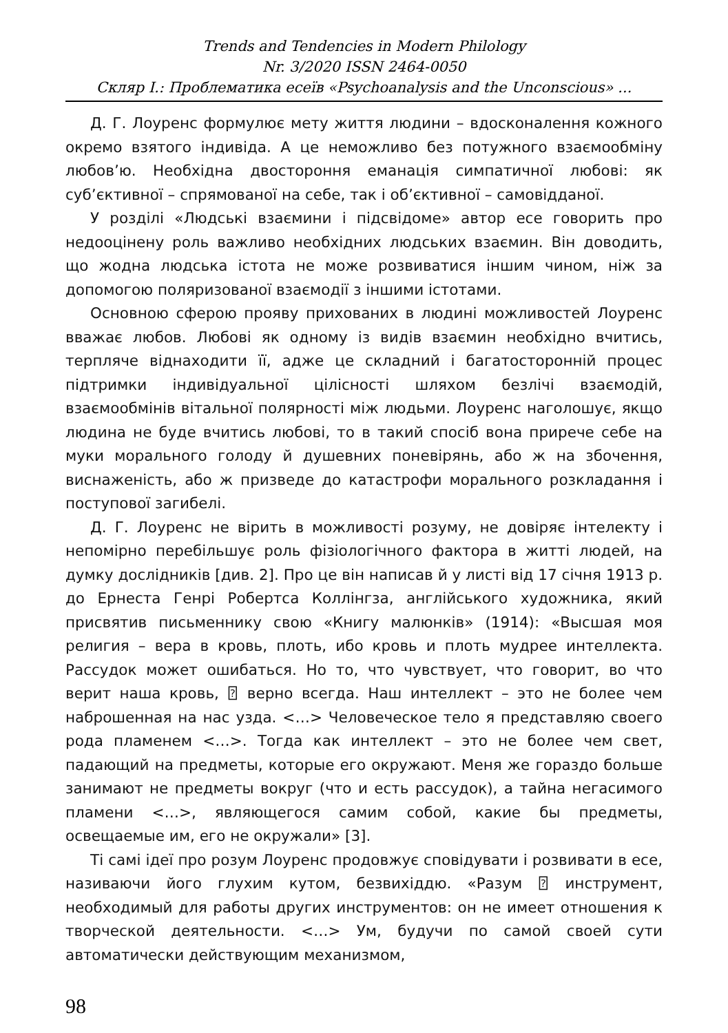Trends and Tendencies in Modern Philology
Nr. 3/2020 ISSN 2464-0050
Скляр І.: Проблематика есеїв «Psychoanalysis and the Unconscious» ...
Д. Г. Лоуренс формулює мету життя людини – вдосконалення кожного окремо взятого індивіда. А це неможливо без потужного взаємообміну любов’ю. Необхідна двостороння еманація симпатичної любові: як суб’єктивної – спрямованої на себе, так і об’єктивної – самовідданої.
У розділі «Людські взаємини і підсвідоме» автор есе говорить про недооцінену роль важливо необхідних людських взаємин. Він доводить, що жодна людська істота не може розвиватися іншим чином, ніж за допомогою поляризованої взаємодії з іншими істотами.
Основною сферою прояву прихованих в людині можливостей Лоуренс вважає любов. Любові як одному із видів взаємин необхідно вчитись, терпляче віднаходити її, адже це складний і багатосторонній процес підтримки індивідуальної цілісності шляхом безлічі взаємодій, взаємообмінів вітальної полярності між людьми. Лоуренс наголошує, якщо людина не буде вчитись любові, то в такий спосіб вона прирече себе на муки морального голоду й душевних поневірянь, або ж на збочення, виснаженість, або ж призведе до катастрофи морального розкладання і поступової загибелі.
Д. Г. Лоуренс не вірить в можливості розуму, не довіряє інтелекту і непомірно перебільшує роль фізіологічного фактора в житті людей, на думку дослідників [див. 2]. Про це він написав й у листі від 17 січня 1913 р. до Ернеста Генрі Робертса Коллінгза, англійського художника, який присвятив письменнику свою «Книгу малюнків» (1914): «Высшая моя религия – вера в кровь, плоть, ибо кровь и плоть мудрее интеллекта. Рассудок может ошибаться. Но то, что чувствует, что говорит, во что верит наша кровь, ⍰ верно всегда. Наш интеллект – это не более чем наброшенная на нас узда. <…> Человеческое тело я представляю своего рода пламенем <…>. Тогда как интеллект – это не более чем свет, падающий на предметы, которые его окружают. Меня же гораздо больше занимают не предметы вокруг (что и есть рассудок), а тайна негасимого пламени <…>, являющегося самим собой, какие бы предметы, освещаемые им, его не окружали» [3].
Ті самі ідеї про розум Лоуренс продовжує сповідувати і розвивати в есе, називаючи його глухим кутом, безвихіддю. «Разум ⍰ инструмент, необходимый для работы других инструментов: он не имеет отношения к творческой деятельности. <…> Ум, будучи по самой своей сути автоматически действующим механизмом,
98